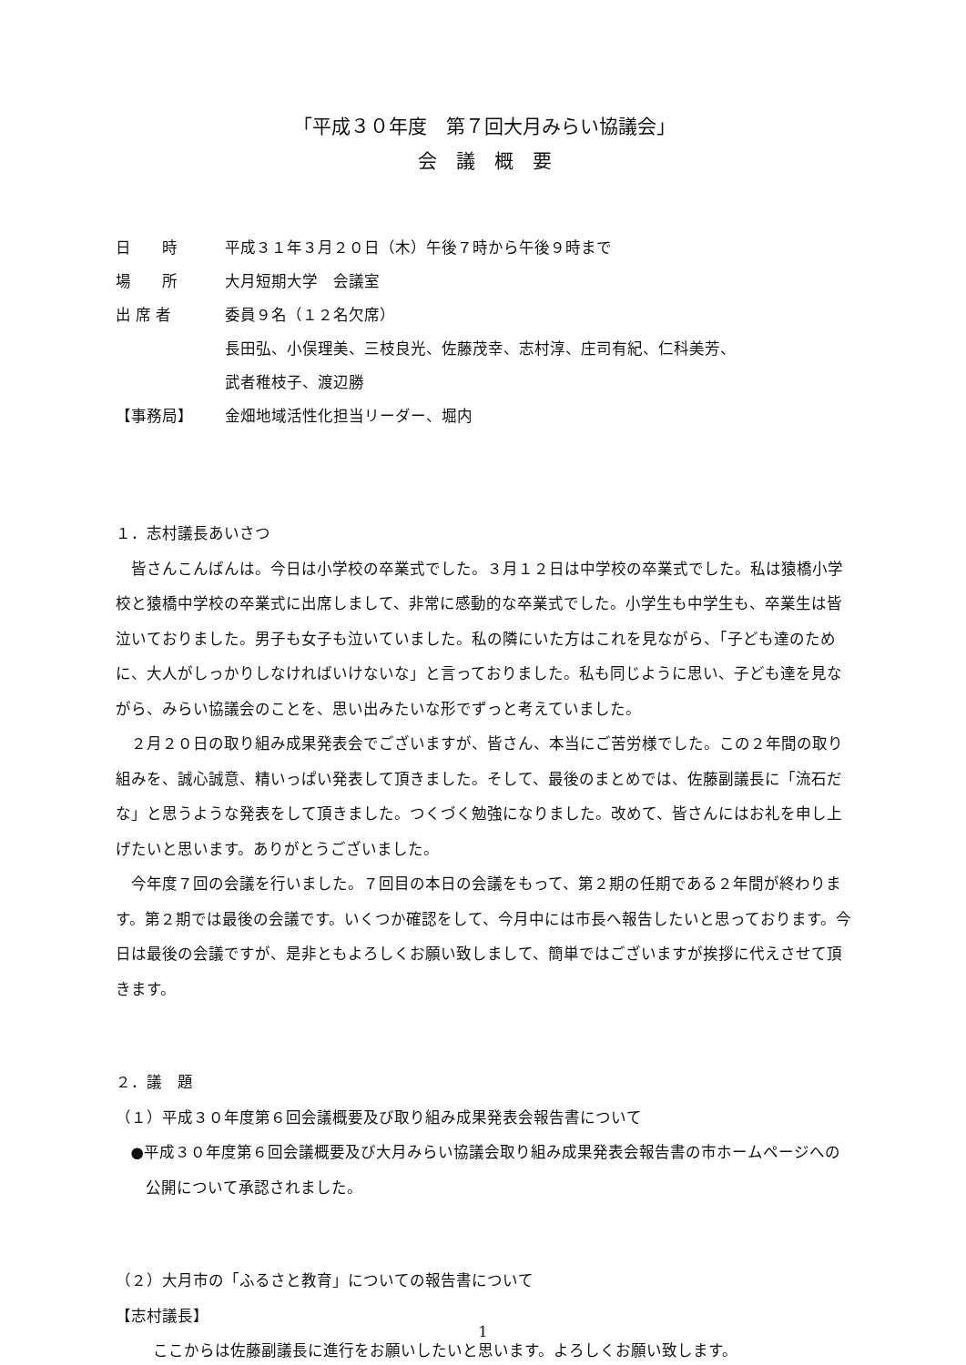「平成３０年度　第７回大月みらい協議会」
会　議　概　要
日　　時
平成３１年３月２０日（木）午後７時から午後９時まで
場　　所
大月短期大学　会議室
出 席 者
委員９名（１２名欠席）
長田弘、小俣理美、三枝良光、佐藤茂幸、志村淳、庄司有紀、仁科美芳、
武者稚枝子、渡辺勝
【事務局】
金畑地域活性化担当リーダー、堀内
１．志村議長あいさつ
皆さんこんばんは。今日は小学校の卒業式でした。３月１２日は中学校の卒業式でした。私は猿橋小学校と猿橋中学校の卒業式に出席しまして、非常に感動的な卒業式でした。小学生も中学生も、卒業生は皆泣いておりました。男子も女子も泣いていました。私の隣にいた方はこれを見ながら、「子ども達のために、大人がしっかりしなければいけないな」と言っておりました。私も同じように思い、子ども達を見ながら、みらい協議会のことを、思い出みたいな形でずっと考えていました。
２月２０日の取り組み成果発表会でございますが、皆さん、本当にご苦労様でした。この２年間の取り組みを、誠心誠意、精いっぱい発表して頂きました。そして、最後のまとめでは、佐藤副議長に「流石だな」と思うような発表をして頂きました。つくづく勉強になりました。改めて、皆さんにはお礼を申し上げたいと思います。ありがとうございました。
今年度７回の会議を行いました。７回目の本日の会議をもって、第２期の任期である２年間が終わります。第２期では最後の会議です。いくつか確認をして、今月中には市長へ報告したいと思っております。今日は最後の会議ですが、是非ともよろしくお願い致しまして、簡単ではございますが挨拶に代えさせて頂きます。
２．議　題
（１）平成３０年度第６回会議概要及び取り組み成果発表会報告書について
●平成３０年度第６回会議概要及び大月みらい協議会取り組み成果発表会報告書の市ホームページへの公開について承認されました。
（２）大月市の「ふるさと教育」についての報告書について
【志村議長】
ここからは佐藤副議長に進行をお願いしたいと思います。よろしくお願い致します。
1